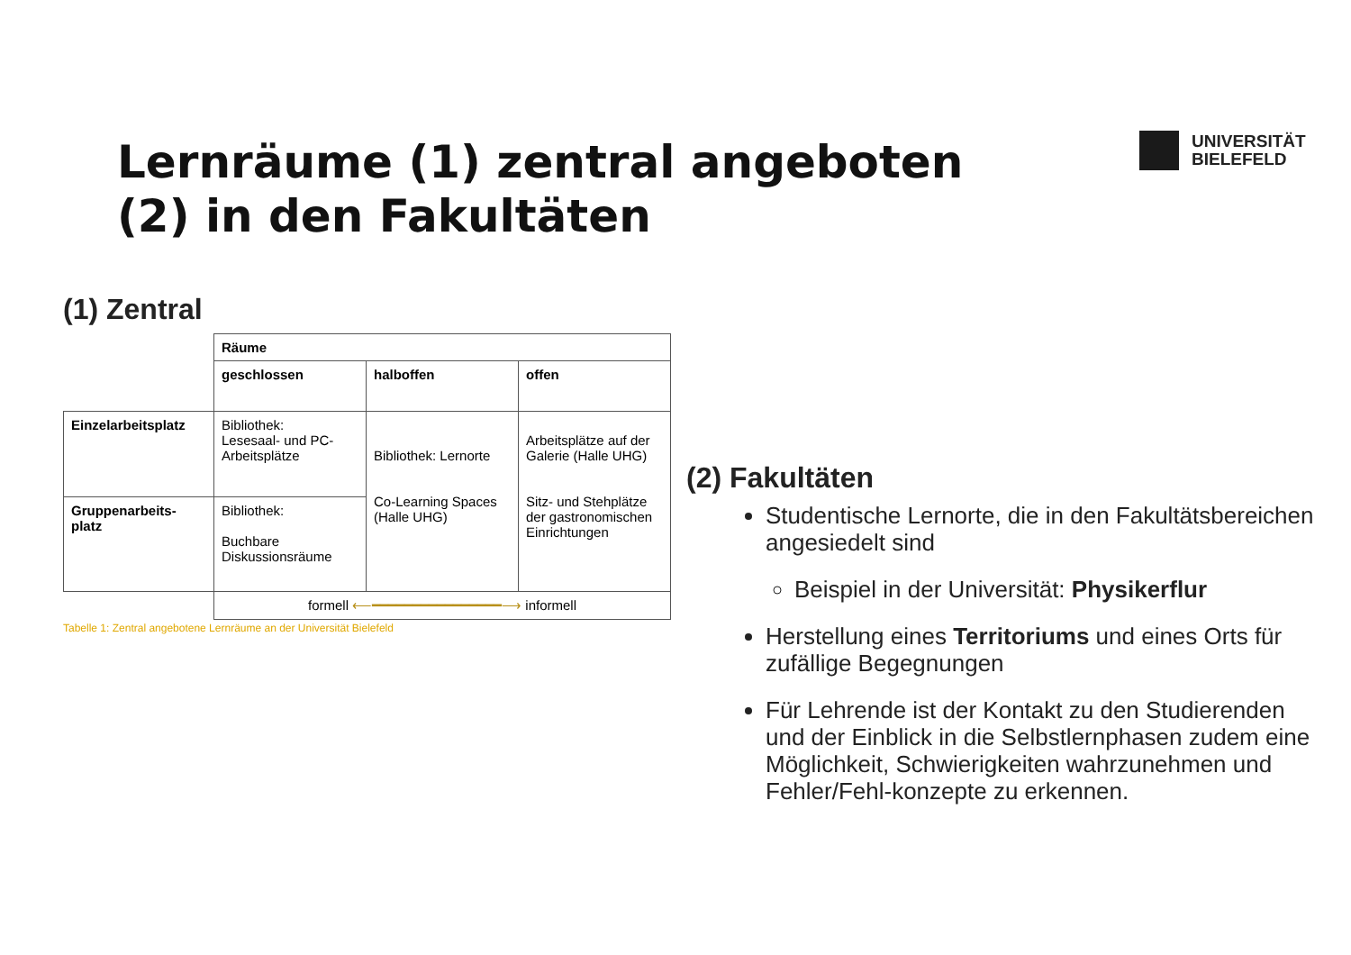Lernräume (1) zentral angeboten
(2) in den Fakultäten
UNIVERSITÄT
BIELEFELD
(1) Zentral
| | Räume | | |
| | geschlossen | halboffen | offen |
| Einzelarbeitsplatz | Bibliothek: Lesesaal- und PC-Arbeitsplätze | Bibliothek: Lernorte Co-Learning Spaces (Halle UHG) | Arbeitsplätze auf der Galerie (Halle UHG) Sitz- und Stehplätze der gastronomischen Einrichtungen |
| Gruppenarbeits-platz | Bibliothek: Buchbare Diskussionsräume | | |
| | formell ⟵━━━━━━━━━━━━━━━━⟶ informell | | |
Tabelle 1: Zentral angebotene Lernräume an der Universität Bielefeld
(2) Fakultäten
Studentische Lernorte, die in den Fakultätsbereichen angesiedelt sind
Beispiel in der Universität: Physikerflur
Herstellung eines Territoriums und eines Orts für zufällige Begegnungen
Für Lehrende ist der Kontakt zu den Studierenden und der Einblick in die Selbstlernphasen zudem eine Möglichkeit, Schwierigkeiten wahrzunehmen und Fehler/Fehl-konzepte zu erkennen.